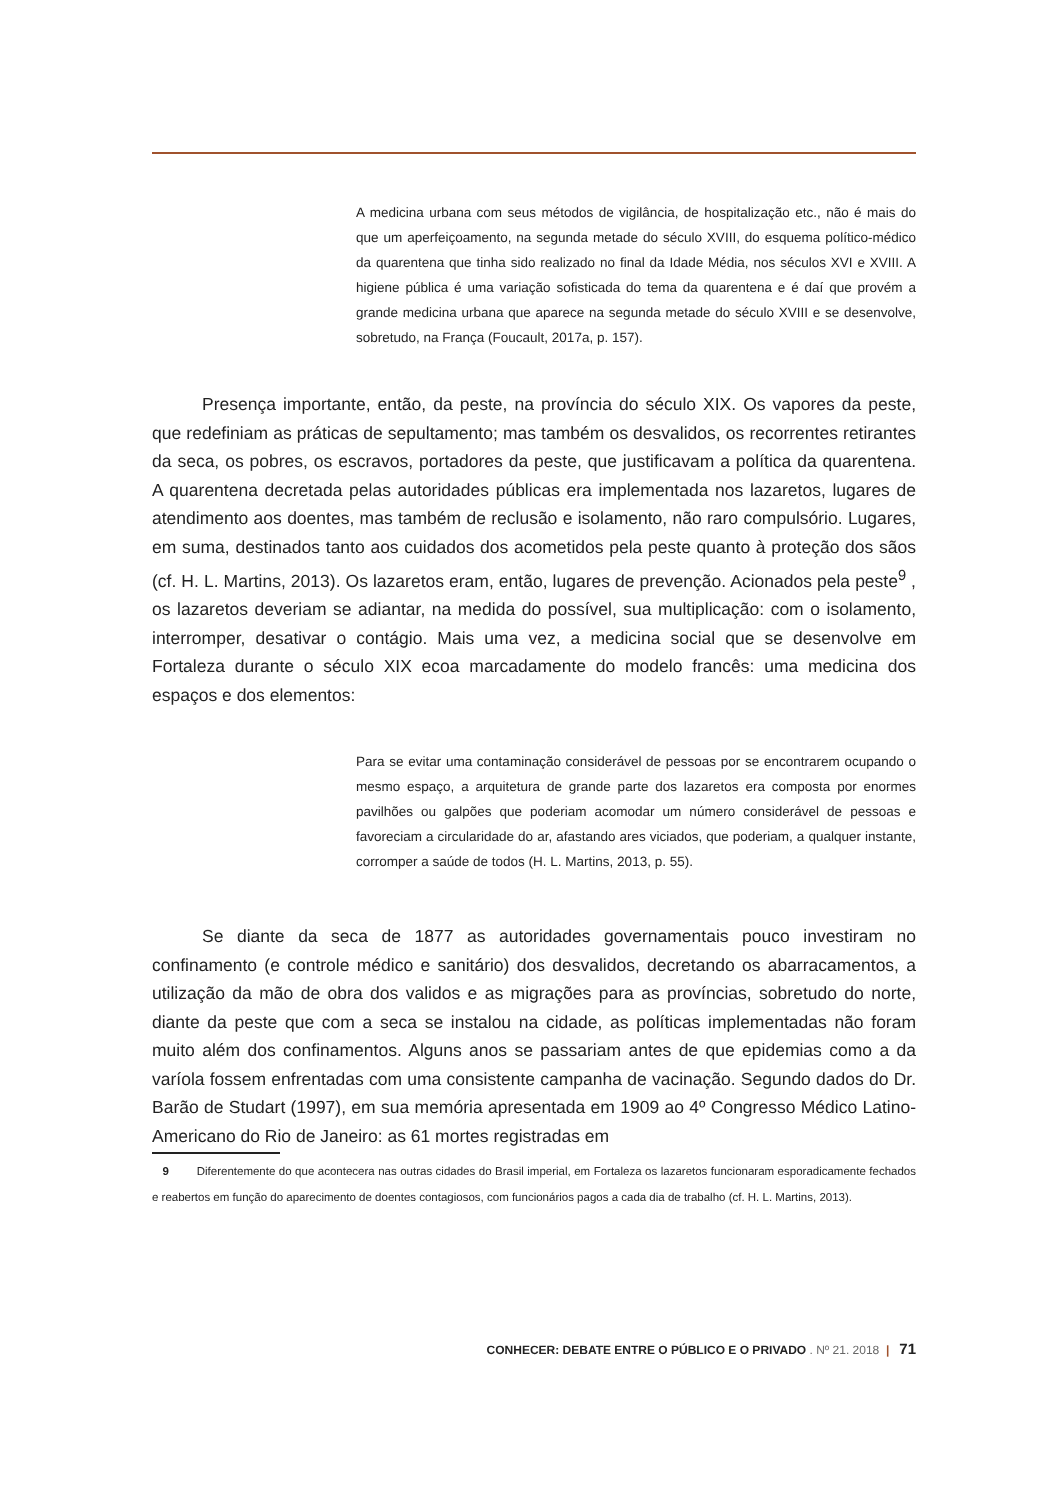A medicina urbana com seus métodos de vigilância, de hospitalização etc., não é mais do que um aperfeiçoamento, na segunda metade do século XVIII, do esquema político-médico da quarentena que tinha sido realizado no final da Idade Média, nos séculos XVI e XVIII. A higiene pública é uma variação sofisticada do tema da quarentena e é daí que provém a grande medicina urbana que aparece na segunda metade do século XVIII e se desenvolve, sobretudo, na França (Foucault, 2017a, p. 157).
Presença importante, então, da peste, na província do século XIX. Os vapores da peste, que redefiniam as práticas de sepultamento; mas também os desvalidos, os recorrentes retirantes da seca, os pobres, os escravos, portadores da peste, que justificavam a política da quarentena. A quarentena decretada pelas autoridades públicas era implementada nos lazaretos, lugares de atendimento aos doentes, mas também de reclusão e isolamento, não raro compulsório. Lugares, em suma, destinados tanto aos cuidados dos acometidos pela peste quanto à proteção dos sãos (cf. H. L. Martins, 2013). Os lazaretos eram, então, lugares de prevenção. Acionados pela peste<sup>9</sup> , os lazaretos deveriam se adiantar, na medida do possível, sua multiplicação: com o isolamento, interromper, desativar o contágio. Mais uma vez, a medicina social que se desenvolve em Fortaleza durante o século XIX ecoa marcadamente do modelo francês: uma medicina dos espaços e dos elementos:
Para se evitar uma contaminação considerável de pessoas por se encontrarem ocupando o mesmo espaço, a arquitetura de grande parte dos lazaretos era composta por enormes pavilhões ou galpões que poderiam acomodar um número considerável de pessoas e favoreciam a circularidade do ar, afastando ares viciados, que poderiam, a qualquer instante, corromper a saúde de todos (H. L. Martins, 2013, p. 55).
Se diante da seca de 1877 as autoridades governamentais pouco investiram no confinamento (e controle médico e sanitário) dos desvalidos, decretando os abarracamentos, a utilização da mão de obra dos validos e as migrações para as províncias, sobretudo do norte, diante da peste que com a seca se instalou na cidade, as políticas implementadas não foram muito além dos confinamentos. Alguns anos se passariam antes de que epidemias como a da varíola fossem enfrentadas com uma consistente campanha de vacinação. Segundo dados do Dr. Barão de Studart (1997), em sua memória apresentada em 1909 ao 4º Congresso Médico Latino-Americano do Rio de Janeiro: as 61 mortes registradas em
9 Diferentemente do que acontecera nas outras cidades do Brasil imperial, em Fortaleza os lazaretos funcionaram esporadicamente fechados e reabertos em função do aparecimento de doentes contagiosos, com funcionários pagos a cada dia de trabalho (cf. H. L. Martins, 2013).
CONHECER: DEBATE ENTRE O PÚBLICO E O PRIVADO . Nº 21. 2018 | 71